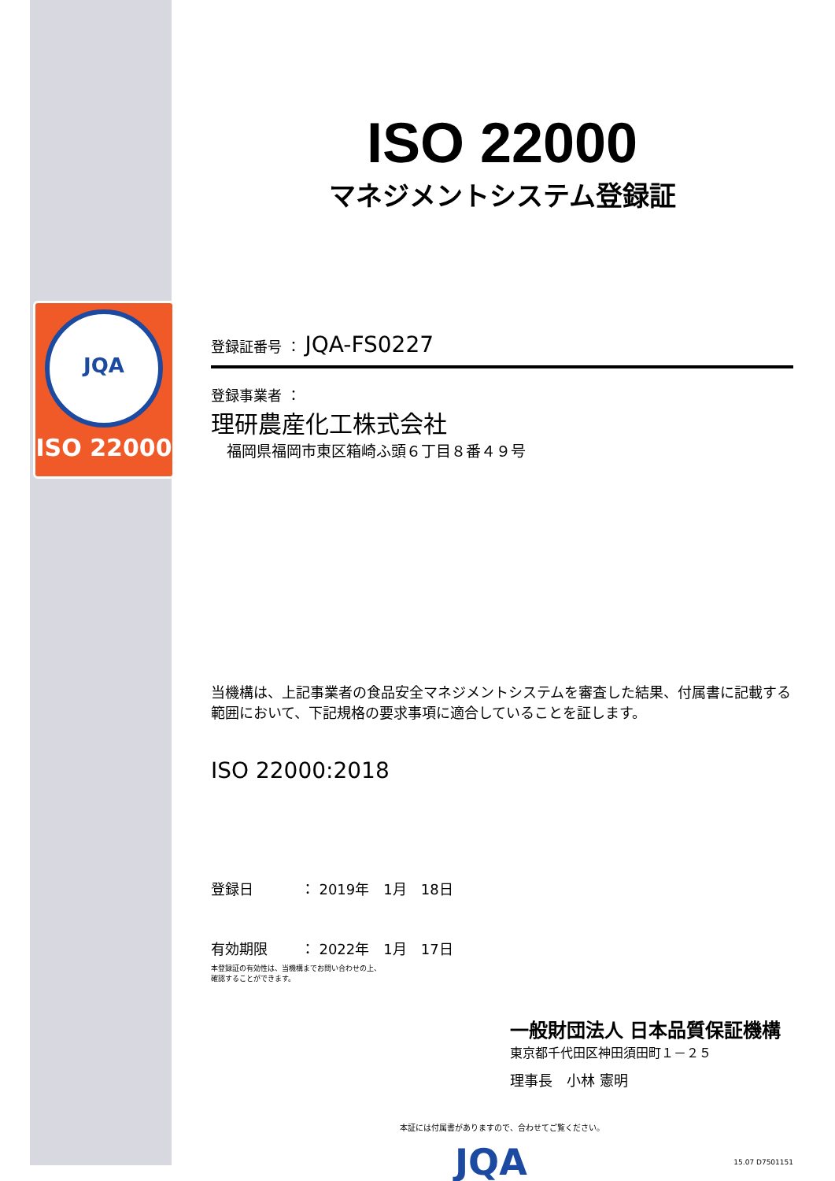JQA
ISO 22000
ISO 22000
マネジメントシステム登録証
登録証番号 ： JQA-FS0227
登録事業者 ：
理研農産化工株式会社
福岡県福岡市東区箱崎ふ頭６丁目８番４９号
当機構は、上記事業者の食品安全マネジメントシステムを審査した結果、付属書に記載する範囲において、下記規格の要求事項に適合していることを証します。
ISO 22000:2018
登録日　　　 ： 2019年　1月　18日
有効期限　　 ： 2022年　1月　17日
本登録証の有効性は、当機構までお問い合わせの上、
確認することができます。
一般財団法人 日本品質保証機構
東京都千代田区神田須田町１－２５
理事長　小林 憲明
本証には付属書がありますので、合わせてご覧ください。
JQA 15.07 D7501151